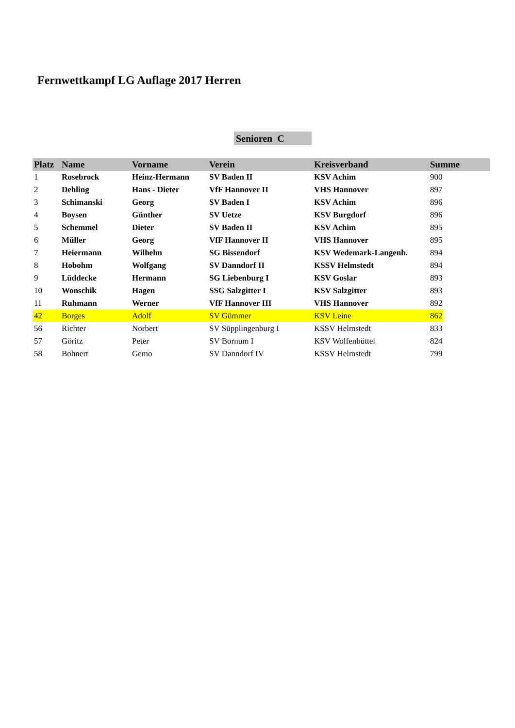Fernwettkampf LG Auflage 2017 Herren
Senioren C
| Platz | Name | Vorname | Verein | Kreisverband | Summe |
| --- | --- | --- | --- | --- | --- |
| 1 | Rosebrock | Heinz-Hermann | SV Baden II | KSV Achim | 900 |
| 2 | Dehling | Hans - Dieter | VfF Hannover II | VHS Hannover | 897 |
| 3 | Schimanski | Georg | SV Baden I | KSV Achim | 896 |
| 4 | Boysen | Günther | SV Uetze | KSV Burgdorf | 896 |
| 5 | Schemmel | Dieter | SV Baden II | KSV Achim | 895 |
| 6 | Müller | Georg | VfF Hannover II | VHS Hannover | 895 |
| 7 | Heiermann | Wilhelm | SG Bissendorf | KSV Wedemark-Langenh. | 894 |
| 8 | Hobohm | Wolfgang | SV Danndorf II | KSSV Helmstedt | 894 |
| 9 | Lüddecke | Hermann | SG Liebenburg I | KSV Goslar | 893 |
| 10 | Wonschik | Hagen | SSG Salzgitter I | KSV Salzgitter | 893 |
| 11 | Ruhmann | Werner | VfF Hannover III | VHS Hannover | 892 |
| 42 | Borges | Adolf | SV Gümmer | KSV Leine | 862 |
| 56 | Richter | Norbert | SV Süpplingenburg I | KSSV Helmstedt | 833 |
| 57 | Göritz | Peter | SV Bornum I | KSV Wolfenbüttel | 824 |
| 58 | Bohnert | Gemo | SV Danndorf IV | KSSV Helmstedt | 799 |